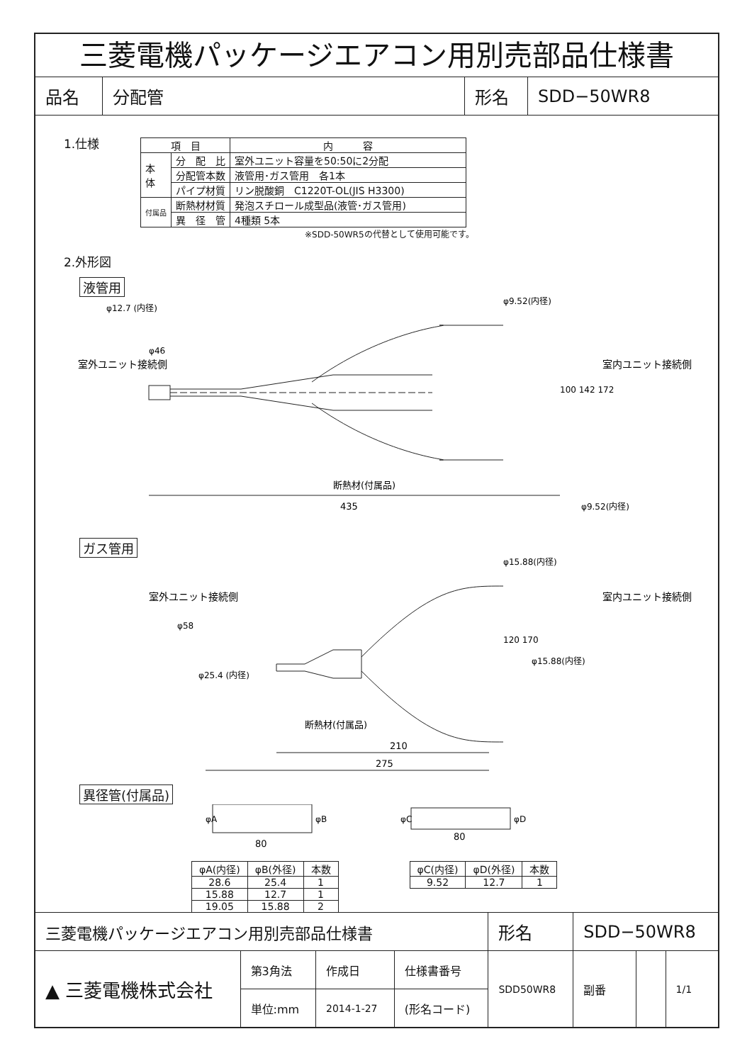三菱電機パッケージエアコン用別売部品仕様書
| 品名 | 分配管 | 形名 | SDD−50WR8 |
1.仕様
| 項 目 | | 内 容 |
| 本 体 | 分 配 比 | 室外ユニット容量を50:50に2分配 |
| | 分配管本数 | 液管用･ガス管用 各1本 |
| | パイプ材質 | リン脱酸銅 C1220T-OL(JIS H3300) |
| 付属品 | 断熱材材質 | 発泡スチロール成型品(液管･ガス管用) |
| | 異 径 管 | 4種類 5本 |
※SDD-50WR5の代替として使用可能です。
2.外形図
液管用
断熱材(付属品)
435
φ12.7 (内径)
φ9.52(内径)
φ9.52(内径)
100 142 172
室外ユニット接続側
室内ユニット接続側
φ46
ガス管用
210
275
φ15.88(内径)
φ15.88(内径)
φ25.4 (内径)
断熱材(付属品)
φ58
120 170
室外ユニット接続側
室内ユニット接続側
異径管(付属品)
φA
φB
80
φC
φD
80
| φA(内径) | φB(外径) | 本数 |
| 28.6 | 25.4 | 1 |
| 15.88 | 12.7 | 1 |
| 19.05 | 15.88 | 2 |
| φC(内径) | φD(外径) | 本数 |
| 9.52 | 12.7 | 1 |
| 三菱電機パッケージエアコン用別売部品仕様書 | | | | 形名 | SDD−50WR8 | | | |
| ▲ 三菱電機株式会社 | 第3角法 | 作成日 | 仕様書番号 | SDD50WR8 | | 副番 | | 1/1 |
| | 単位:mm | 2014-1-27 | (形名コード) | | | | | |